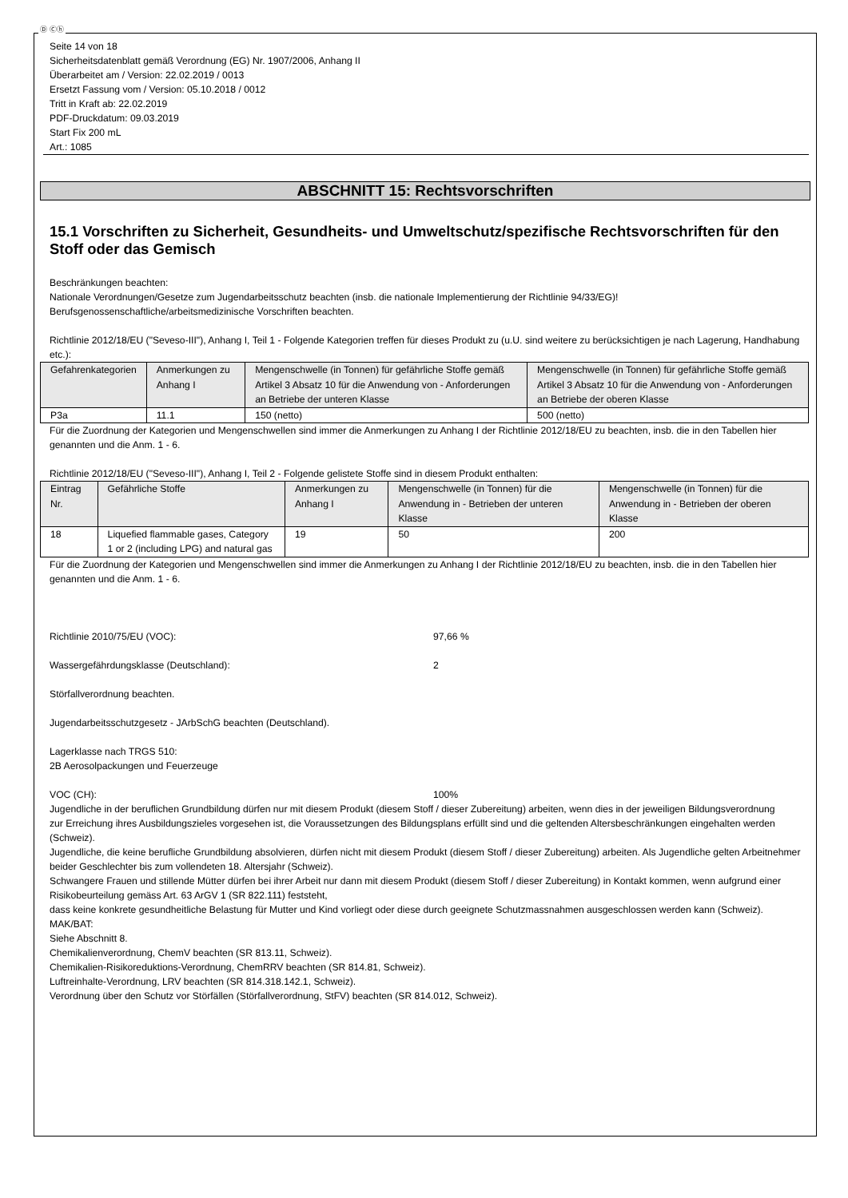Ⓓ Ⓒⓗ
Seite 14 von 18
Sicherheitsdatenblatt gemäß Verordnung (EG) Nr. 1907/2006, Anhang II
Überarbeitet am / Version: 22.02.2019 / 0013
Ersetzt Fassung vom / Version: 05.10.2018 / 0012
Tritt in Kraft ab: 22.02.2019
PDF-Druckdatum: 09.03.2019
Start Fix 200 mL
Art.: 1085
ABSCHNITT 15: Rechtsvorschriften
15.1 Vorschriften zu Sicherheit, Gesundheits- und Umweltschutz/spezifische Rechtsvorschriften für den Stoff oder das Gemisch
Beschränkungen beachten:
Nationale Verordnungen/Gesetze zum Jugendarbeitsschutz beachten (insb. die nationale Implementierung der Richtlinie 94/33/EG)!
Berufsgenossenschaftliche/arbeitsmedizinische Vorschriften beachten.
Richtlinie 2012/18/EU ("Seveso-III"), Anhang I, Teil 1 - Folgende Kategorien treffen für dieses Produkt zu (u.U. sind weitere zu berücksichtigen je nach Lagerung, Handhabung etc.):
| Gefahrenkategorien | Anmerkungen zu Anhang I | Mengenschwelle (in Tonnen) für gefährliche Stoffe gemäß Artikel 3 Absatz 10 für die Anwendung von - Anforderungen an Betriebe der unteren Klasse | Mengenschwelle (in Tonnen) für gefährliche Stoffe gemäß Artikel 3 Absatz 10 für die Anwendung von - Anforderungen an Betriebe der oberen Klasse |
| --- | --- | --- | --- |
| P3a | 11.1 | 150 (netto) | 500 (netto) |
Für die Zuordnung der Kategorien und Mengenschwellen sind immer die Anmerkungen zu Anhang I der Richtlinie 2012/18/EU zu beachten, insb. die in den Tabellen hier genannten und die Anm. 1 - 6.
Richtlinie 2012/18/EU ("Seveso-III"), Anhang I, Teil 2 - Folgende gelistete Stoffe sind in diesem Produkt enthalten:
| Eintrag Nr. | Gefährliche Stoffe | Anmerkungen zu Anhang I | Mengenschwelle (in Tonnen) für die Anwendung in - Betrieben der unteren Klasse | Mengenschwelle (in Tonnen) für die Anwendung in - Betrieben der oberen Klasse |
| --- | --- | --- | --- | --- |
| 18 | Liquefied flammable gases, Category 1 or 2 (including LPG) and natural gas | 19 | 50 | 200 |
Für die Zuordnung der Kategorien und Mengenschwellen sind immer die Anmerkungen zu Anhang I der Richtlinie 2012/18/EU zu beachten, insb. die in den Tabellen hier genannten und die Anm. 1 - 6.
Richtlinie 2010/75/EU (VOC): 97,66 %
Wassergefährdungsklasse (Deutschland): 2
Störfallverordnung beachten.
Jugendarbeitsschutzgesetz - JArbSchG beachten (Deutschland).
Lagerklasse nach TRGS 510:
2B Aerosolpackungen und Feuerzeuge
VOC (CH): 100%
Jugendliche in der beruflichen Grundbildung dürfen nur mit diesem Produkt (diesem Stoff / dieser Zubereitung) arbeiten, wenn dies in der jeweiligen Bildungsverordnung
zur Erreichung ihres Ausbildungszieles vorgesehen ist, die Voraussetzungen des Bildungsplans erfüllt sind und die geltenden Altersbeschränkungen eingehalten werden (Schweiz).
Jugendliche, die keine berufliche Grundbildung absolvieren, dürfen nicht mit diesem Produkt (diesem Stoff / dieser Zubereitung) arbeiten. Als Jugendliche gelten Arbeitnehmer beider Geschlechter bis zum vollendeten 18. Altersjahr (Schweiz).
Schwangere Frauen und stillende Mütter dürfen bei ihrer Arbeit nur dann mit diesem Produkt (diesem Stoff / dieser Zubereitung) in Kontakt kommen, wenn aufgrund einer Risikobeurteilung gemäss Art. 63 ArGV 1 (SR 822.111) feststeht,
dass keine konkrete gesundheitliche Belastung für Mutter und Kind vorliegt oder diese durch geeignete Schutzmassnahmen ausgeschlossen werden kann (Schweiz).
MAK/BAT:
Siehe Abschnitt 8.
Chemikalienverordnung, ChemV beachten (SR 813.11, Schweiz).
Chemikalien-Risikoreduktions-Verordnung, ChemRRV beachten (SR 814.81, Schweiz).
Luftreinhalte-Verordnung, LRV beachten (SR 814.318.142.1, Schweiz).
Verordnung über den Schutz vor Störfällen (Störfallverordnung, StFV) beachten (SR 814.012, Schweiz).